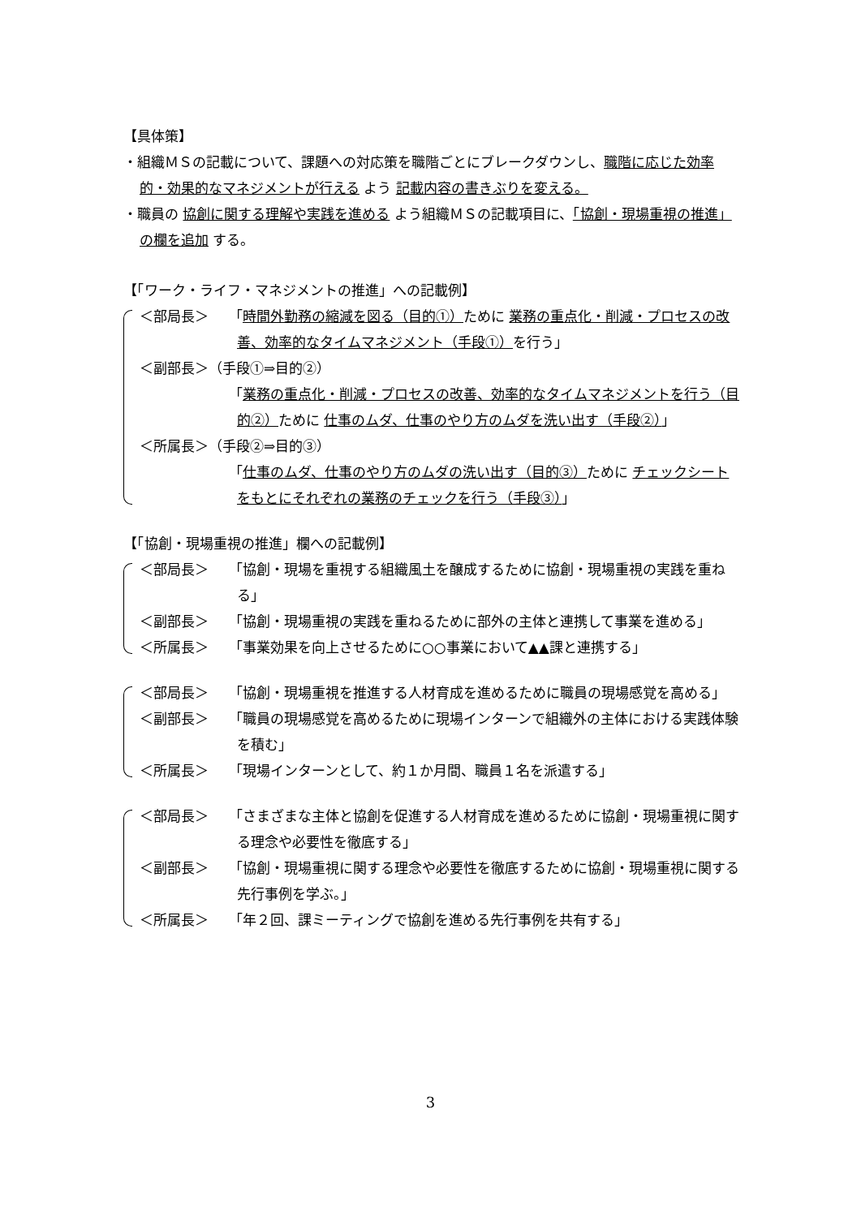【具体策】
・組織ＭＳの記載について、課題への対応策を職階ごとにブレークダウンし、職階に応じた効率的・効果的なマネジメントが行える よう 記載内容の書きぶりを変える。
・職員の 協創に関する理解や実践を進める よう組織ＭＳの記載項目に、「協創・現場重視の推進」の欄を追加 する。
【「ワーク・ライフ・マネジメントの推進」への記載例】
＜部局長＞ 「時間外勤務の縮減を図る（目的①）ために 業務の重点化・削減・プロセスの改善、効率的なタイムマネジメント（手段①）を行う」
＜副部長＞（手段①⇒目的②）
「業務の重点化・削減・プロセスの改善、効率的なタイムマネジメントを行う（目的②）ために 仕事のムダ、仕事のやり方のムダを洗い出す（手段②）」
＜所属長＞（手段②⇒目的③）
「仕事のムダ、仕事のやり方のムダの洗い出す（目的③）ために チェックシートをもとにそれぞれの業務のチェックを行う（手段③）」
【「協創・現場重視の推進」欄への記載例】
＜部局長＞ 「協創・現場を重視する組織風土を醸成するために協創・現場重視の実践を重ねる」
＜副部長＞ 「協創・現場重視の実践を重ねるために部外の主体と連携して事業を進める」
＜所属長＞ 「事業効果を向上させるために○○事業において▲▲課と連携する」
＜部局長＞ 「協創・現場重視を推進する人材育成を進めるために職員の現場感覚を高める」
＜副部長＞ 「職員の現場感覚を高めるために現場インターンで組織外の主体における実践体験を積む」
＜所属長＞ 「現場インターンとして、約１か月間、職員１名を派遣する」
＜部局長＞ 「さまざまな主体と協創を促進する人材育成を進めるために協創・現場重視に関する理念や必要性を徹底する」
＜副部長＞ 「協創・現場重視に関する理念や必要性を徹底するために協創・現場重視に関する先行事例を学ぶ。」
＜所属長＞ 「年２回、課ミーティングで協創を進める先行事例を共有する」
3